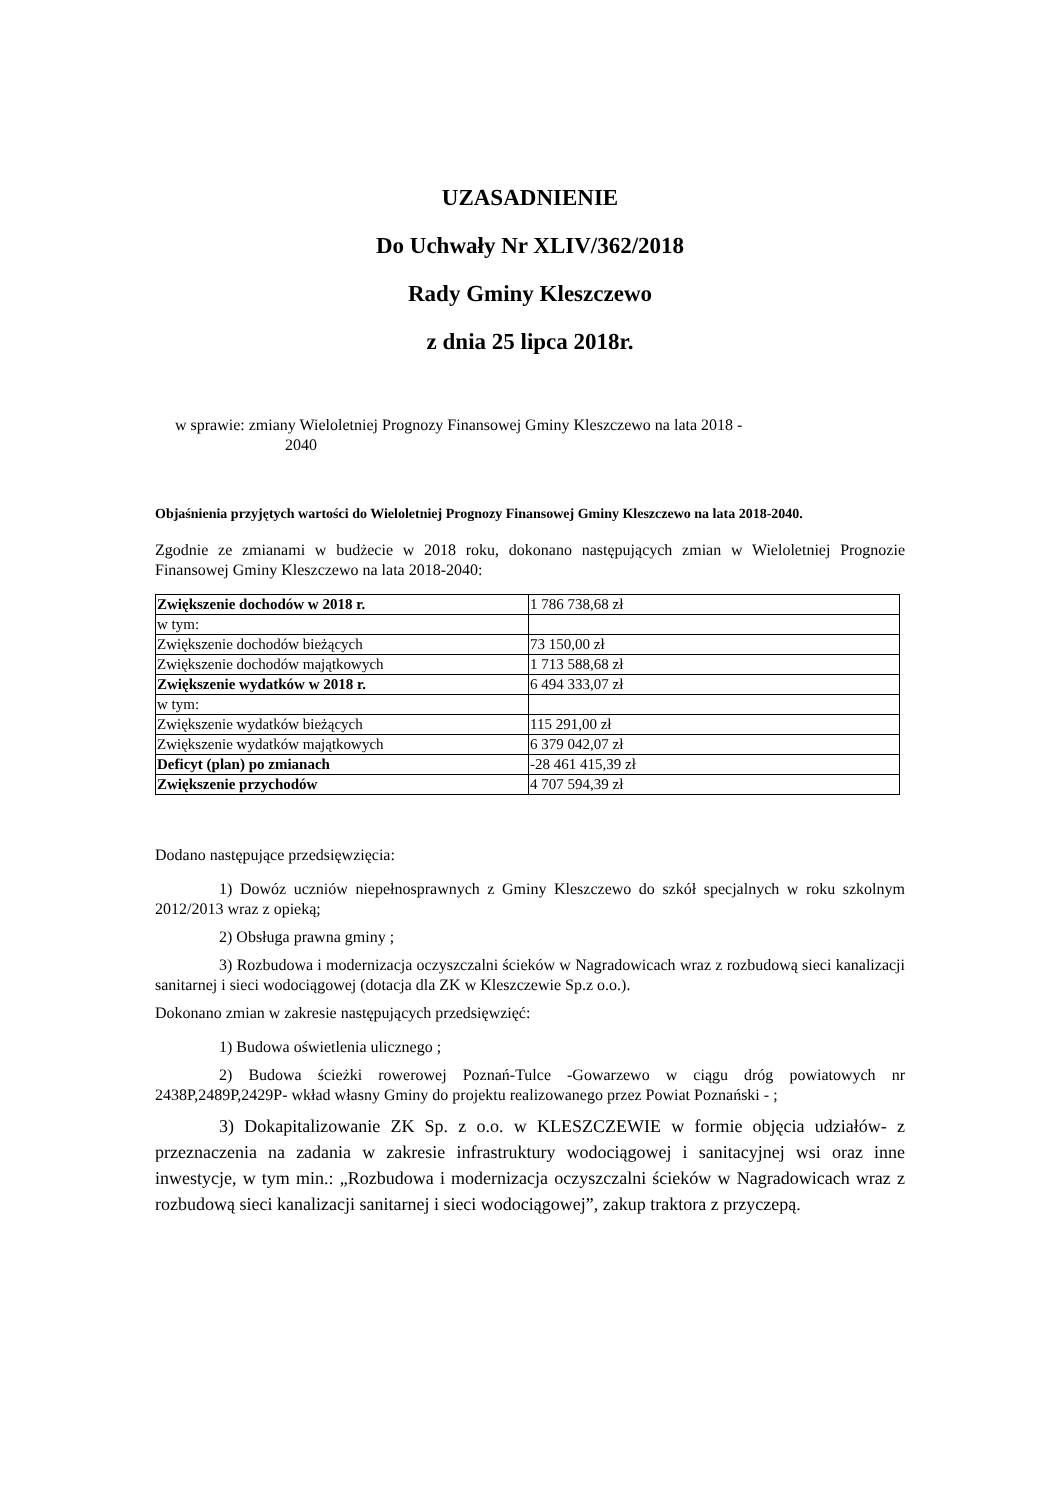UZASADNIENIE
Do Uchwały Nr XLIV/362/2018
Rady Gminy Kleszczewo
z dnia 25 lipca 2018r.
w sprawie: zmiany Wieloletniej Prognozy Finansowej Gminy Kleszczewo na lata 2018 -
2040
Objaśnienia przyjętych wartości do Wieloletniej Prognozy Finansowej Gminy Kleszczewo na lata 2018-2040.
Zgodnie ze zmianami w budżecie w 2018 roku, dokonano następujących zmian w Wieloletniej Prognozie Finansowej Gminy Kleszczewo na lata 2018-2040:
| Zwiększenie dochodów w 2018 r. | 1 786 738,68 zł |
| w tym: | |
| Zwiększenie dochodów bieżących | 73 150,00 zł |
| Zwiększenie dochodów majątkowych | 1 713 588,68 zł |
| Zwiększenie wydatków w 2018 r. | 6 494 333,07 zł |
| w tym: | |
| Zwiększenie wydatków bieżących | 115 291,00 zł |
| Zwiększenie wydatków majątkowych | 6 379 042,07 zł |
| Deficyt (plan) po zmianach | -28 461 415,39 zł |
| Zwiększenie przychodów | 4 707 594,39 zł |
Dodano następujące przedsięwzięcia:
1) Dowóz uczniów niepełnosprawnych z Gminy Kleszczewo do szkół specjalnych w roku szkolnym 2012/2013 wraz z opieką;
2) Obsługa prawna gminy ;
3) Rozbudowa i modernizacja oczyszczalni ścieków w Nagradowicach wraz z rozbudową sieci kanalizacji sanitarnej i sieci wodociągowej (dotacja dla ZK w Kleszczewie Sp.z o.o.).
Dokonano zmian w zakresie następujących przedsięwzięć:
1) Budowa oświetlenia ulicznego ;
2) Budowa ścieżki rowerowej Poznań-Tulce -Gowarzewo w ciągu dróg powiatowych nr 2438P,2489P,2429P- wkład własny Gminy do projektu realizowanego przez Powiat Poznański - ;
3) Dokapitalizowanie ZK Sp. z o.o. w KLESZCZEWIE w formie objęcia udziałów- z przeznaczenia na zadania w zakresie infrastruktury wodociągowej i sanitacyjnej wsi oraz inne inwestycje, w tym min.: „Rozbudowa i modernizacja oczyszczalni ścieków w Nagradowicach wraz z rozbudową sieci kanalizacji sanitarnej i sieci wodociągowej”, zakup traktora z przyczepą.